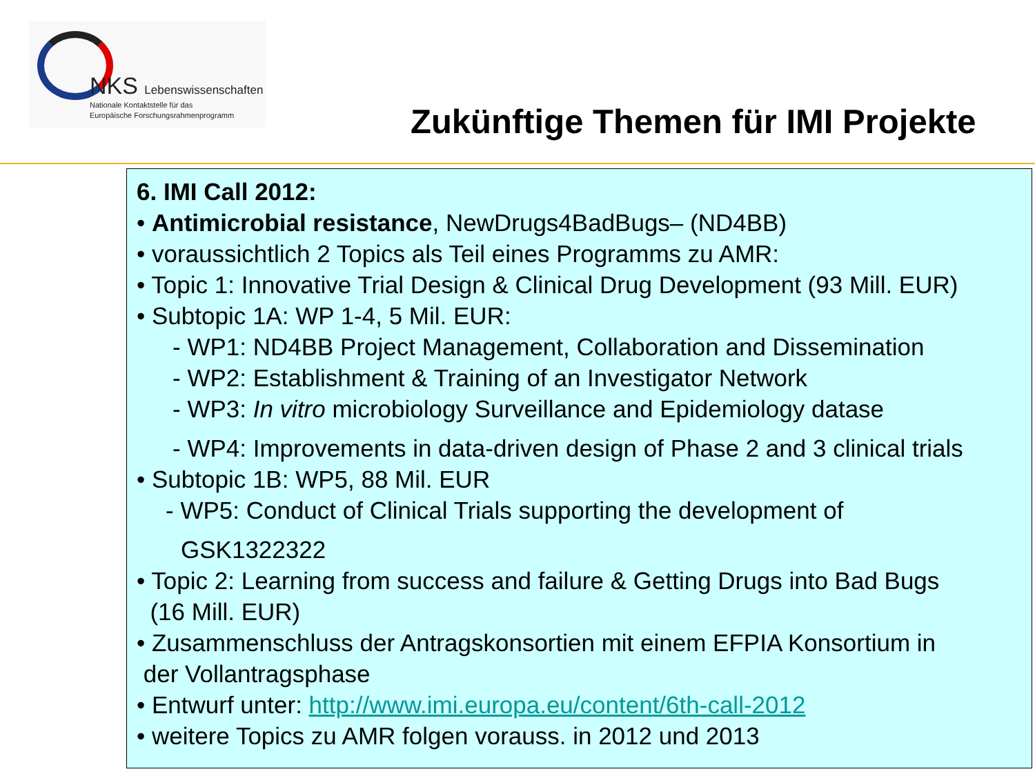NKS Lebenswissenschaften
Nationale Kontaktstelle für das
Europäische Forschungsrahmenprogramm
Zukünftige Themen für IMI Projekte
6. IMI Call 2012:
• Antimicrobial resistance, NewDrugs4BadBugs– (ND4BB)
• voraussichtlich 2 Topics als Teil eines Programms zu AMR:
• Topic 1: Innovative Trial Design & Clinical Drug Development (93 Mill. EUR)
• Subtopic 1A: WP 1-4, 5 Mil. EUR:
- WP1: ND4BB Project Management, Collaboration and Dissemination
- WP2: Establishment & Training of an Investigator Network
- WP3: In vitro microbiology Surveillance and Epidemiology datase
- WP4: Improvements in data-driven design of Phase 2 and 3 clinical trials
• Subtopic 1B: WP5, 88 Mil. EUR
- WP5: Conduct of Clinical Trials supporting the development of
GSK1322322
• Topic 2: Learning from success and failure & Getting Drugs into Bad Bugs
(16 Mill. EUR)
• Zusammenschluss der Antragskonsortien mit einem EFPIA Konsortium in
der Vollantragsphase
• Entwurf unter: http://www.imi.europa.eu/content/6th-call-2012
• weitere Topics zu AMR folgen vorauss. in 2012 und 2013